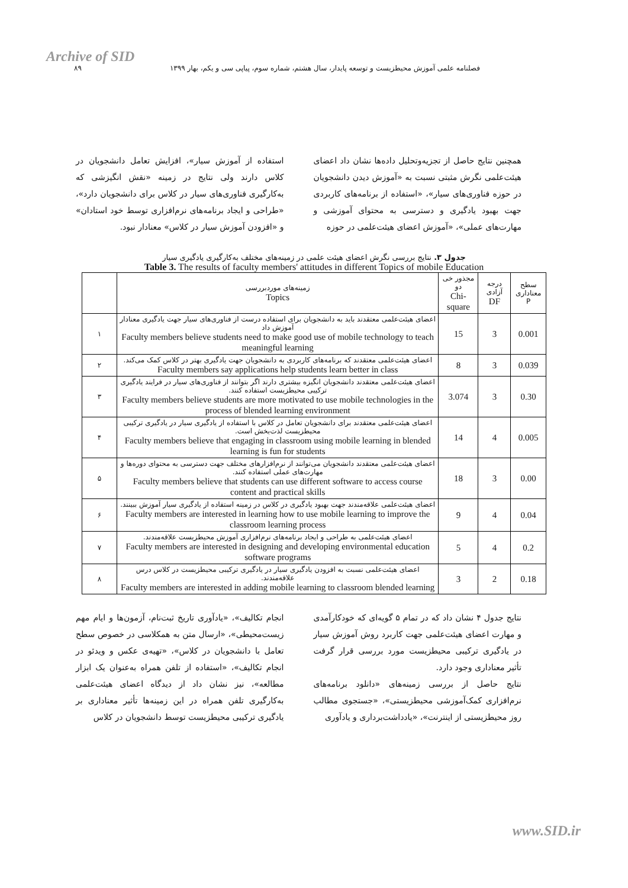Archive of SID
فصلنامه علمی آموزش محیطزیست و توسعه پایدار، سال هشتم، شماره سوم، پیاپی سی و یکم، بهار ۱۳۹۹
۸۹
همچنین نتایج حاصل از تجزیه‌وتحلیل داده‌ها نشان داد اعضای هیئت‌علمی نگرش مثبتی نسبت به «آموزش دیدن دانشجویان در حوزه فناوری‌های سیار»، «استفاده از برنامه‌های کاربردی جهت بهبود یادگیری و دسترسی به محتوای آموزشی و مهارت‌های عملی»، «آموزش اعضای هیئت‌علمی در حوزه
استفاده از آموزش سیار»، افزایش تعامل دانشجویان در کلاس دارند ولی نتایج در زمینه «نقش انگیزشی که به‌کارگیری فناوری‌های سیار در کلاس برای دانشجویان دارد»، «طراحی و ایجاد برنامه‌های نرم‌افزاری توسط خود استادان» و «افزودن آموزش سیار در کلاس» معنادار نبود.
جدول ۳. نتایج بررسی نگرش اعضای هیئت علمی در زمینه‌های مختلف به‌کارگیری یادگیری سیار
Table 3. The results of faculty members' attitudes in different Topics of mobile Education
| سطح معناداری P | درجه آزادی DF | مجذور خی دو Chi-square | زمینه‌های موردبررسی Topics | |
| --- | --- | --- | --- | --- |
| 0.001 | 3 | 15 | اعضای هیئت‌علمی معتقدند باید به دانشجویان برای استفاده درست از فناوری‌های سیار جهت یادگیری معنادار آموزش داد Faculty members believe students need to make good use of mobile technology to teach meaningful learning | ۱ |
| 0.039 | 3 | 8 | اعضای هیئت‌علمی معتقدند که برنامه‌های کاربردی به دانشجویان جهت یادگیری بهتر در کلاس کمک می‌کند. Faculty members say applications help students learn better in class | ۲ |
| 0.30 | 3 | 3.074 | اعضای هیئت‌علمی معتقدند دانشجویان انگیزه بیشتری دارند اگر بتوانند از فناوری‌های سیار در فرایند یادگیری ترکیبی محیطزیست استفاده کنند. Faculty members believe students are more motivated to use mobile technologies in the process of blended learning environment | ۳ |
| 0.005 | 4 | 14 | اعضای هیئت‌علمی معتقدند برای دانشجویان تعامل در کلاس با استفاده از یادگیری سیار در یادگیری ترکیبی محیطزیست لذت‌بخش است. Faculty members believe that engaging in classroom using mobile learning in blended learning is fun for students | ۴ |
| 0.00 | 3 | 18 | اعضای هیئت‌علمی معتقدند دانشجویان می‌توانند از نرم‌افزارهای مختلف جهت دسترسی به محتوای دوره‌ها و مهارت‌های عملی استفاده کنند. Faculty members believe that students can use different software to access course content and practical skills | ۵ |
| 0.04 | 4 | 9 | اعضای هیئت‌علمی علاقه‌مندند جهت بهبود یادگیری در کلاس در زمینه استفاده از یادگیری سیار آموزش ببینند. Faculty members are interested in learning how to use mobile learning to improve the classroom learning process | ۶ |
| 0.2 | 4 | 5 | اعضای هیئت‌علمی به طراحی و ایجاد برنامه‌های نرم‌افزاری آموزش محیطزیست علاقه‌مندند. Faculty members are interested in designing and developing environmental education software programs | ۷ |
| 0.18 | 2 | 3 | اعضای هیئت‌علمی نسبت به افزودن یادگیری سیار در یادگیری ترکیبی محیطزیست در کلاس درس علاقه‌مندند. Faculty members are interested in adding mobile learning to classroom blended learning | ۸ |
نتایج جدول ۴ نشان داد که در تمام ۵ گویه‌ای که خودکارآمدی و مهارت اعضای هیئت‌علمی جهت کاربرد روش آموزش سیار در یادگیری ترکیبی محیطزیست مورد بررسی قرار گرفت تأثیر معناداری وجود دارد.
نتایج حاصل از بررسی زمینه‌های «دانلود برنامه‌های نرم‌افزاری کمک‌آموزشی محیطزیستی»، «جستجوی مطالب روز محیطزیستی از اینترنت»، «یادداشت‌برداری و یادآوری
انجام تکالیف»، «یادآوری تاریخ ثبت‌نام، آزمون‌ها و ایام مهم زیست‌محیطی»، «ارسال متن به همکلاسی در خصوص سطح تعامل با دانشجویان در کلاس»، «تهیه‌ی عکس و ویدئو در انجام تکالیف»، «استفاده از تلفن همراه به‌عنوان یک ابزار مطالعه»، نیز نشان داد از دیدگاه اعضای هیئت‌علمی به‌کارگیری تلفن همراه در این زمینه‌ها تأثیر معناداری بر یادگیری ترکیبی محیطزیست توسط دانشجویان در کلاس
www.SID.ir